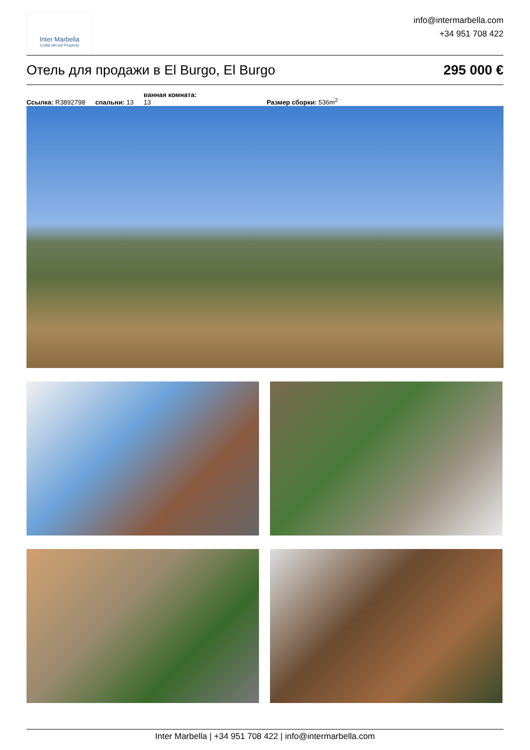Inter Marbella
Costa del sol Property
info@intermarbella.com
+34 951 708 422
Отель для продажи в El Burgo, El Burgo 295 000 €
Ссылка: R3892798 спальни: 13 ванная комната:
13 Размер сборки: 536m<sup>2</sup>
Inter Marbella | +34 951 708 422 | info@intermarbella.com